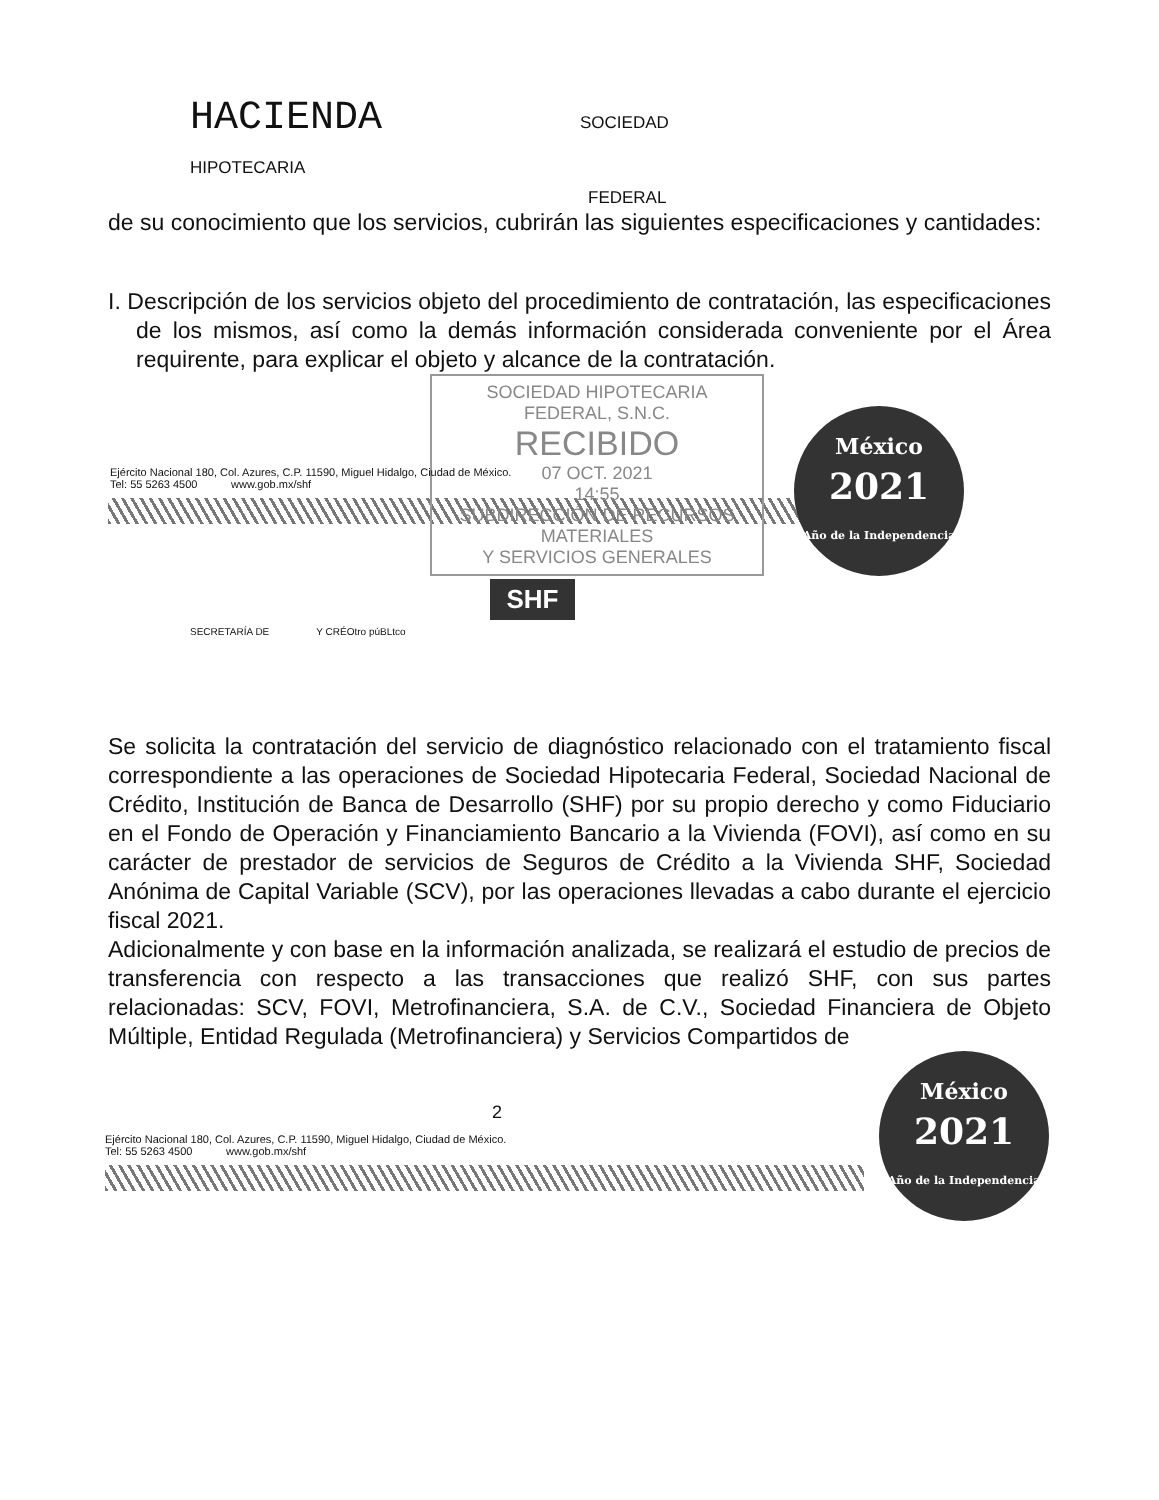HACIENDA SOCIEDAD
HIPOTECARIA
FEDERAL
de su conocimiento que los servicios, cubrirán las siguientes especificaciones y cantidades:
I. Descripción de los servicios objeto del procedimiento de contratación, las especificaciones de los mismos, así como la demás información considerada conveniente por el Área requirente, para explicar el objeto y alcance de la contratación.
SOCIEDAD HIPOTECARIA FEDERAL, S.N.C.
RECIBIDO
07 OCT. 2021
14:55
SUBDIRECCIÓN DE RECURSOS MATERIALES
Y SERVICIOS GENERALES
México
2021
Año de la Independencia
Ejército Nacional 180, Col. Azures, C.P. 11590, Miguel Hidalgo, Ciudad de México.
Tel: 55 5263 4500 www.gob.mx/shf
SHF
SECRETARÍA DE Y CRÉOtro púBLtco
Se solicita la contratación del servicio de diagnóstico relacionado con el tratamiento fiscal correspondiente a las operaciones de Sociedad Hipotecaria Federal, Sociedad Nacional de Crédito, Institución de Banca de Desarrollo (SHF) por su propio derecho y como Fiduciario en el Fondo de Operación y Financiamiento Bancario a la Vivienda (FOVI), así como en su carácter de prestador de servicios de Seguros de Crédito a la Vivienda SHF, Sociedad Anónima de Capital Variable (SCV), por las operaciones llevadas a cabo durante el ejercicio fiscal 2021.
Adicionalmente y con base en la información analizada, se realizará el estudio de precios de transferencia con respecto a las transacciones que realizó SHF, con sus partes relacionadas: SCV, FOVI, Metrofinanciera, S.A. de C.V., Sociedad Financiera de Objeto Múltiple, Entidad Regulada (Metrofinanciera) y Servicios Compartidos de
2
Ejército Nacional 180, Col. Azures, C.P. 11590, Miguel Hidalgo, Ciudad de México.
Tel: 55 5263 4500 www.gob.mx/shf
México
2021
Año de la Independencia